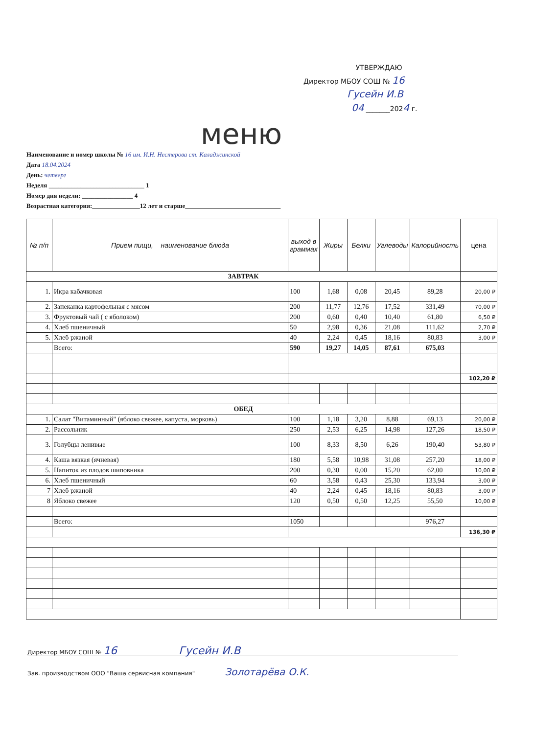УТВЕРЖДАЮ
Директор МБОУ СОШ № 16
Гусейн И.В
04 _______2024 г.
меню
Наименование и номер школы № 16 им. И.Н. Нестерова ст. Каладжинской
Дата 18.04.2024
День: четверг
Неделя ______________________________ 1
Номер дня недели: ________________ 4
Возрастная категория:_______________12 лет и старше______________________________
| № п/п | Прием пищи, наименование блюда | выход в граммах | Жиры | Белки | Углеводы | Калорийность | цена |
| --- | --- | --- | --- | --- | --- | --- | --- |
| ЗАВТРАК | | | | | | | |
| 1. | Икра кабачковая | 100 | 1,68 | 0,08 | 20,45 | 89,28 | 20,00 ₽ |
| 2. | Запеканка картофельная с мясом | 200 | 11,77 | 12,76 | 17,52 | 331,49 | 70,00 ₽ |
| 3. | Фруктовый чай ( с яболоком) | 200 | 0,60 | 0,40 | 10,40 | 61,80 | 6,50 ₽ |
| 4. | Хлеб пшеничный | 50 | 2,98 | 0,36 | 21,08 | 111,62 | 2,70 ₽ |
| 5. | Хлеб ржаной | 40 | 2,24 | 0,45 | 18,16 | 80,83 | 3,00 ₽ |
| | Всего: | 590 | 19,27 | 14,05 | 87,61 | 675,03 | |
| | | | | | | | 102,20 ₽ |
| ОБЕД | | | | | | | |
| 1. | Салат "Витаминный" (яблоко свежее, капуста, морковь) | 100 | 1,18 | 3,20 | 8,88 | 69,13 | 20,00 ₽ |
| 2. | Рассольник | 250 | 2,53 | 6,25 | 14,98 | 127,26 | 18,50 ₽ |
| 3. | Голубцы ленивые | 100 | 8,33 | 8,50 | 6,26 | 190,40 | 53,80 ₽ |
| 4. | Каша вязкая (ячневая) | 180 | 5,58 | 10,98 | 31,08 | 257,20 | 18,00 ₽ |
| 5. | Напиток из плодов шиповника | 200 | 0,30 | 0,00 | 15,20 | 62,00 | 10,00 ₽ |
| 6. | Хлеб пшеничный | 60 | 3,58 | 0,43 | 25,30 | 133,94 | 3,00 ₽ |
| 7 | Хлеб ржаной | 40 | 2,24 | 0,45 | 18,16 | 80,83 | 3,00 ₽ |
| 8 | Яблоко свежее | 120 | 0,50 | 0,50 | 12,25 | 55,50 | 10,00 ₽ |
| | Всего: | 1050 | | | | 976,27 | |
| | | | | | | | 136,30 ₽ |
Директор МБОУ СОШ № 16 Гусейн И.В
Зав. производством ООО "Ваша сервисная компания" Золотарёва О.К.